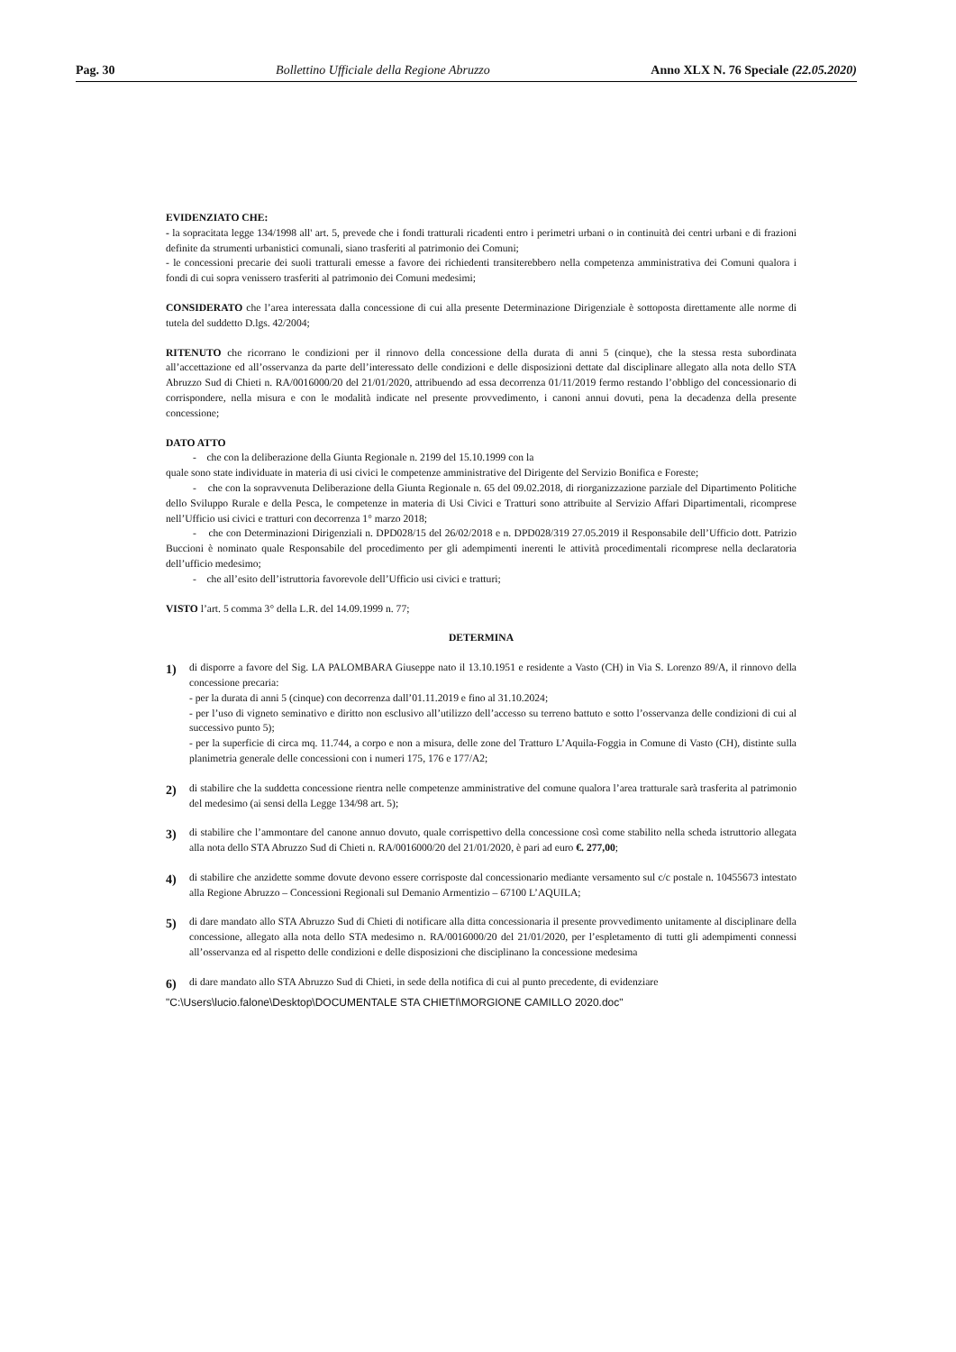Pag. 30 Bollettino Ufficiale della Regione Abruzzo Anno XLX N. 76 Speciale (22.05.2020)
EVIDENZIATO CHE:
- la sopracitata legge 134/1998 all' art. 5, prevede che i fondi tratturali ricadenti entro i perimetri urbani o in continuità dei centri urbani e di frazioni definite da strumenti urbanistici comunali, siano trasferiti al patrimonio dei Comuni;
- le concessioni precarie dei suoli tratturali emesse a favore dei richiedenti transiterebbero nella competenza amministrativa dei Comuni qualora i fondi di cui sopra venissero trasferiti al patrimonio dei Comuni medesimi;
CONSIDERATO che l’area interessata dalla concessione di cui alla presente Determinazione Dirigenziale è sottoposta direttamente alle norme di tutela del suddetto D.lgs. 42/2004;
RITENUTO che ricorrano le condizioni per il rinnovo della concessione della durata di anni 5 (cinque), che la stessa resta subordinata all’accettazione ed all’osservanza da parte dell’interessato delle condizioni e delle disposizioni dettate dal disciplinare allegato alla nota dello STA Abruzzo Sud di Chieti n. RA/0016000/20 del 21/01/2020, attribuendo ad essa decorrenza 01/11/2019 fermo restando l’obbligo del concessionario di corrispondere, nella misura e con le modalità indicate nel presente provvedimento, i canoni annui dovuti, pena la decadenza della presente concessione;
DATO ATTO
- che con la deliberazione della Giunta Regionale n. 2199 del 15.10.1999 con la
quale sono state individuate in materia di usi civici le competenze amministrative del Dirigente del Servizio Bonifica e Foreste;
- che con la sopravvenuta Deliberazione della Giunta Regionale n. 65 del 09.02.2018, di riorganizzazione parziale del Dipartimento Politiche dello Sviluppo Rurale e della Pesca, le competenze in materia di Usi Civici e Tratturi sono attribuite al Servizio Affari Dipartimentali, ricomprese nell’Ufficio usi civici e tratturi con decorrenza 1° marzo 2018;
- che con Determinazioni Dirigenziali n. DPD028/15 del 26/02/2018 e n. DPD028/319 27.05.2019 il Responsabile dell’Ufficio dott. Patrizio Buccioni è nominato quale Responsabile del procedimento per gli adempimenti inerenti le attività procedimentali ricomprese nella declaratoria dell’ufficio medesimo;
- che all’esito dell’istruttoria favorevole dell’Ufficio usi civici e tratturi;
VISTO l’art. 5 comma 3° della L.R. del 14.09.1999 n. 77;
DETERMINA
1)
di disporre a favore del Sig. LA PALOMBARA Giuseppe nato il 13.10.1951 e residente a Vasto (CH) in Via S. Lorenzo 89/A, il rinnovo della concessione precaria:
- per la durata di anni 5 (cinque) con decorrenza dall’01.11.2019 e fino al 31.10.2024;
- per l’uso di vigneto seminativo e diritto non esclusivo all’utilizzo dell’accesso su terreno battuto e sotto l’osservanza delle condizioni di cui al successivo punto 5);
- per la superficie di circa mq. 11.744, a corpo e non a misura, delle zone del Tratturo L’Aquila-Foggia in Comune di Vasto (CH), distinte sulla planimetria generale delle concessioni con i numeri 175, 176 e 177/A2;
2)
di stabilire che la suddetta concessione rientra nelle competenze amministrative del comune qualora l’area tratturale sarà trasferita al patrimonio del medesimo (ai sensi della Legge 134/98 art. 5);
3)
di stabilire che l’ammontare del canone annuo dovuto, quale corrispettivo della concessione così come stabilito nella scheda istruttorio allegata alla nota dello STA Abruzzo Sud di Chieti n. RA/0016000/20 del 21/01/2020, è pari ad euro €. 277,00;
4)
di stabilire che anzidette somme dovute devono essere corrisposte dal concessionario mediante versamento sul c/c postale n. 10455673 intestato alla Regione Abruzzo – Concessioni Regionali sul Demanio Armentizio – 67100 L’AQUILA;
5)
di dare mandato allo STA Abruzzo Sud di Chieti di notificare alla ditta concessionaria il presente provvedimento unitamente al disciplinare della concessione, allegato alla nota dello STA medesimo n. RA/0016000/20 del 21/01/2020, per l’espletamento di tutti gli adempimenti connessi all’osservanza ed al rispetto delle condizioni e delle disposizioni che disciplinano la concessione medesima
6)
di dare mandato allo STA Abruzzo Sud di Chieti, in sede della notifica di cui al punto precedente, di evidenziare
"C:\Users\lucio.falone\Desktop\DOCUMENTALE STA CHIETI\MORGIONE CAMILLO 2020.doc"